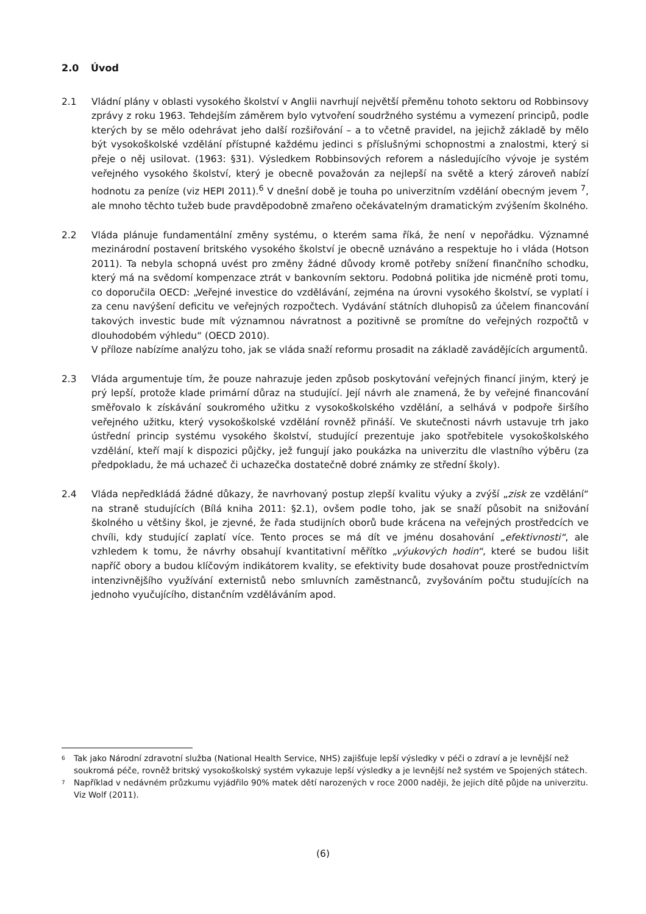2.0 Úvod
2.1 Vládní plány v oblasti vysokého školství v Anglii navrhují největší přeměnu tohoto sektoru od Robbinsovy zprávy z roku 1963. Tehdejším záměrem bylo vytvoření soudržného systému a vymezení principů, podle kterých by se mělo odehrávat jeho další rozšiřování – a to včetně pravidel, na jejichž základě by mělo být vysokoškolské vzdělání přístupné každému jedinci s příslušnými schopnostmi a znalostmi, který si přeje o něj usilovat. (1963: §31). Výsledkem Robbinsových reforem a následujícího vývoje je systém veřejného vysokého školství, který je obecně považován za nejlepší na světě a který zároveň nabízí hodnotu za peníze (viz HEPI 2011).<sup>6</sup> V dnešní době je touha po univerzitním vzdělání obecným jevem <sup>7</sup>, ale mnoho těchto tužeb bude pravděpodobně zmařeno očekávatelným dramatickým zvýšením školného.
2.2 Vláda plánuje fundamentální změny systému, o kterém sama říká, že není v nepořádku. Významné mezinárodní postavení britského vysokého školství je obecně uznáváno a respektuje ho i vláda (Hotson 2011). Ta nebyla schopná uvést pro změny žádné důvody kromě potřeby snížení finančního schodku, který má na svědomí kompenzace ztrát v bankovním sektoru. Podobná politika jde nicméně proti tomu, co doporučila OECD: „Veřejné investice do vzdělávání, zejména na úrovni vysokého školství, se vyplatí i za cenu navýšení deficitu ve veřejných rozpočtech. Vydávání státních dluhopisů za účelem financování takových investic bude mít významnou návratnost a pozitivně se promítne do veřejných rozpočtů v dlouhodobém výhledu“ (OECD 2010).
V příloze nabízíme analýzu toho, jak se vláda snaží reformu prosadit na základě zavádějících argumentů.
2.3 Vláda argumentuje tím, že pouze nahrazuje jeden způsob poskytování veřejných financí jiným, který je prý lepší, protože klade primární důraz na studující. Její návrh ale znamená, že by veřejné financování směřovalo k získávání soukromého užitku z vysokoškolského vzdělání, a selhává v podpoře širšího veřejného užitku, který vysokoškolské vzdělání rovněž přináší. Ve skutečnosti návrh ustavuje trh jako ústřední princip systému vysokého školství, studující prezentuje jako spotřebitele vysokoškolského vzdělání, kteří mají k dispozici půjčky, jež fungují jako poukázka na univerzitu dle vlastního výběru (za předpokladu, že má uchazeč či uchazečka dostatečně dobré známky ze střední školy).
2.4 Vláda nepředkládá žádné důkazy, že navrhovaný postup zlepší kvalitu výuky a zvýší „zisk ze vzdělání“ na straně studujících (Bílá kniha 2011: §2.1), ovšem podle toho, jak se snaží působit na snižování školného u většiny škol, je zjevné, že řada studijních oborů bude krácena na veřejných prostředcích ve chvíli, kdy studující zaplatí více. Tento proces se má dít ve jménu dosahování „efektivnosti“, ale vzhledem k tomu, že návrhy obsahují kvantitativní měřítko „výukových hodin“, které se budou lišit napříč obory a budou klíčovým indikátorem kvality, se efektivity bude dosahovat pouze prostřednictvím intenzivnějšího využívání externistů nebo smluvních zaměstnanců, zvyšováním počtu studujících na jednoho vyučujícího, distančním vzděláváním apod.
<sup>6</sup>
Tak jako Národní zdravotní služba (National Health Service, NHS) zajišťuje lepší výsledky v péči o zdraví a je levnější než soukromá péče, rovněž britský vysokoškolský systém vykazuje lepší výsledky a je levnější než systém ve Spojených státech.
<sup>7</sup>
Například v nedávném průzkumu vyjádřilo 90% matek dětí narozených v roce 2000 naději, že jejich dítě půjde na univerzitu. Viz Wolf (2011).
(6)